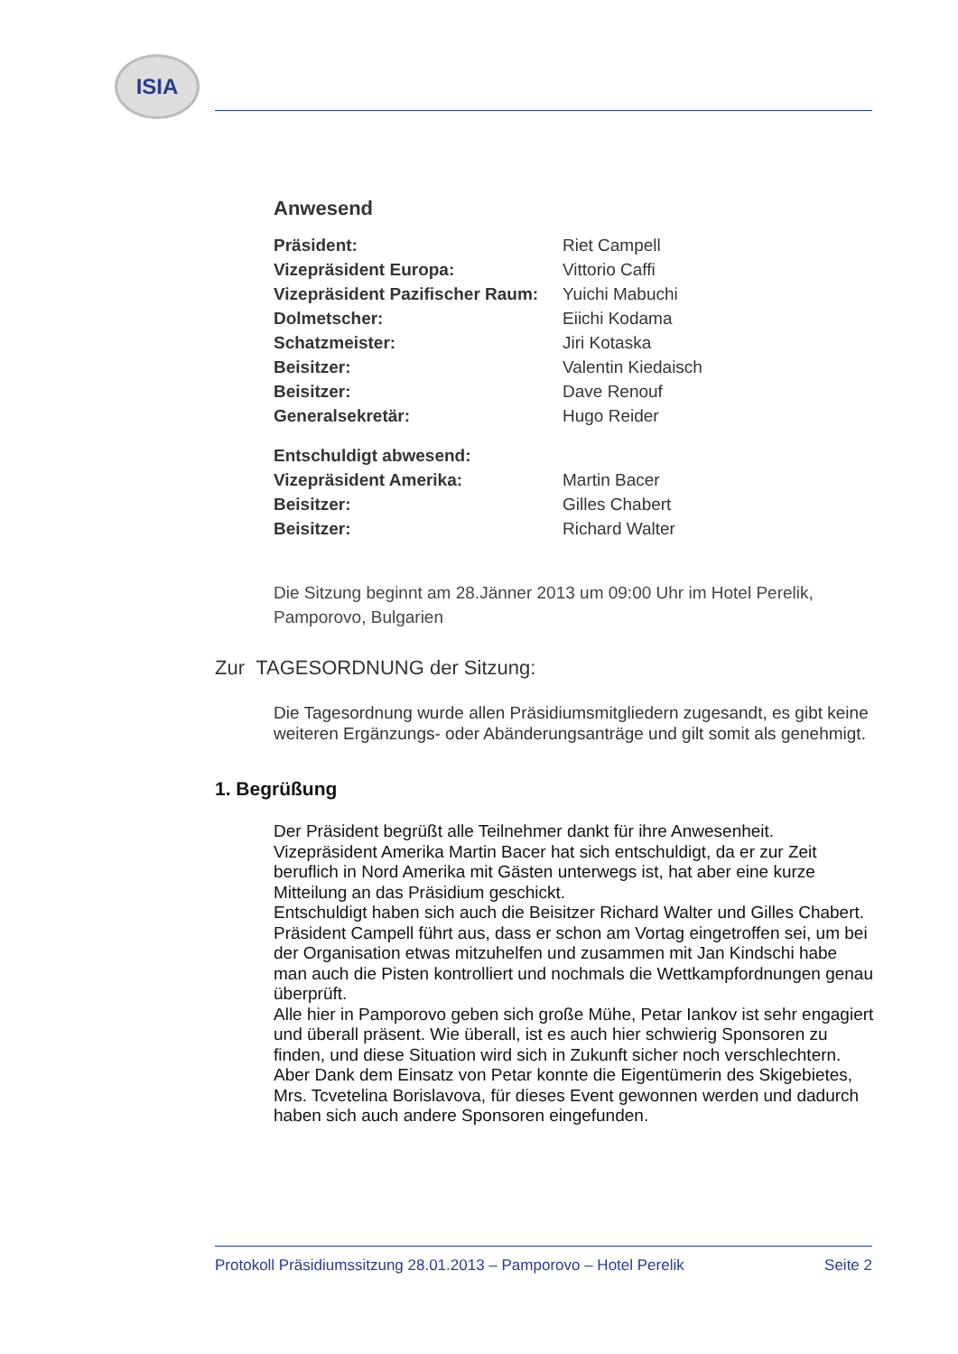ISIA
Anwesend
| Präsident: | Riet Campell |
| Vizepräsident Europa: | Vittorio Caffi |
| Vizepräsident Pazifischer Raum: | Yuichi Mabuchi |
| Dolmetscher: | Eiichi Kodama |
| Schatzmeister: | Jiri Kotaska |
| Beisitzer: | Valentin Kiedaisch |
| Beisitzer: | Dave Renouf |
| Generalsekretär: | Hugo Reider |
| Entschuldigt abwesend: | |
| Vizepräsident Amerika: | Martin Bacer |
| Beisitzer: | Gilles Chabert |
| Beisitzer: | Richard Walter |
Die Sitzung beginnt am 28.Jänner 2013 um 09:00 Uhr im Hotel Perelik, Pamporovo, Bulgarien
Zur TAGESORDNUNG der Sitzung:
Die Tagesordnung wurde allen Präsidiumsmitgliedern zugesandt, es gibt keine weiteren Ergänzungs- oder Abänderungsanträge und gilt somit als genehmigt.
1. Begrüßung
Der Präsident begrüßt alle Teilnehmer dankt für ihre Anwesenheit.
Vizepräsident Amerika Martin Bacer hat sich entschuldigt, da er zur Zeit beruflich in Nord Amerika mit Gästen unterwegs ist, hat aber eine kurze Mitteilung an das Präsidium geschickt.
Entschuldigt haben sich auch die Beisitzer Richard Walter und Gilles Chabert.
Präsident Campell führt aus, dass er schon am Vortag eingetroffen sei, um bei der Organisation etwas mitzuhelfen und zusammen mit Jan Kindschi habe man auch die Pisten kontrolliert und nochmals die Wettkampfordnungen genau überprüft.
Alle hier in Pamporovo geben sich große Mühe, Petar Iankov ist sehr engagiert und überall präsent. Wie überall, ist es auch hier schwierig Sponsoren zu finden, und diese Situation wird sich in Zukunft sicher noch verschlechtern. Aber Dank dem Einsatz von Petar konnte die Eigentümerin des Skigebietes, Mrs. Tcvetelina Borislavova, für dieses Event gewonnen werden und dadurch haben sich auch andere Sponsoren eingefunden.
Protokoll Präsidiumssitzung 28.01.2013 – Pamporovo – Hotel Perelik Seite 2